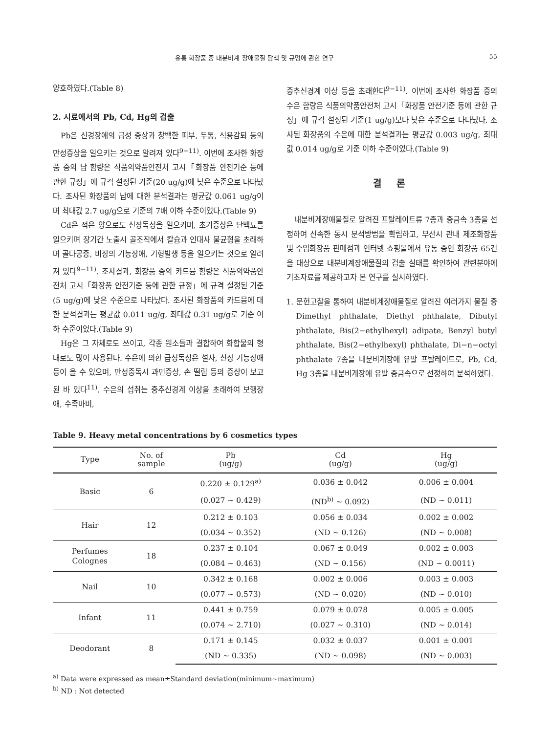유통 화장품 중 내분비계 장애물질 탐색 및 규명에 관한 연구 55
양호하였다.(Table 8)
2. 시료에서의 Pb, Cd, Hg의 검출
Pb은 신경장애의 급성 증상과 창백한 피부, 두통, 식용감퇴 등의 만성증상을 일으키는 것으로 알려져 있다<sup>9−11)</sup>. 이번에 조사한 화장품 중의 납 함량은 식품의약품안전처 고시「화장품 안전기준 등에 관한 규정」에 규격 설정된 기준(20 ug/g)에 낮은 수준으로 나타났다. 조사된 화장품의 납에 대한 분석결과는 평균값 0.061 ug/g이며 최대값 2.7 ug/g으로 기준의 7배 이하 수준이었다.(Table 9)
Cd은 적은 양으로도 신장독성을 일으키며, 초기증상은 단백뇨를 일으키며 장기간 노출시 골조직에서 칼슘과 인대사 불균형을 초래하며 골다공증, 비장의 기능장애, 기형발생 등을 일으키는 것으로 알려져 있다<sup>9−11)</sup>. 조사결과, 화장품 중의 카드뮴 함량은 식품의약품안전처 고시「화장품 안전기준 등에 관한 규정」에 규격 설정된 기준(5 ug/g)에 낮은 수준으로 나타났다. 조사된 화장품의 카드뮴에 대한 분석결과는 평균값 0.011 ug/g, 최대값 0.31 ug/g로 기준 이하 수준이었다.(Table 9)
Hg은 그 자체로도 쓰이고, 각종 원소들과 결합하여 화합물의 형태로도 많이 사용된다. 수은에 의한 급성독성은 설사, 신장 기능장애 등이 올 수 있으며, 만성중독시 과민증상, 손 떨림 등의 증상이 보고된 바 있다<sup>11)</sup>. 수은의 섭취는 중추신경계 이상을 초래하여 보행장애, 수족마비,
중추신경계 이상 등을 초래한다<sup>9−11)</sup>. 이번에 조사한 화장품 중의 수은 함량은 식품의약품안전처 고시「화장품 안전기준 등에 관한 규정」에 규격 설정된 기준(1 ug/g)보다 낮은 수준으로 나타났다. 조사된 화장품의 수은에 대한 분석결과는 평균값 0.003 ug/g, 최대값 0.014 ug/g로 기준 이하 수준이었다.(Table 9)
결 론
내분비계장애물질로 알려진 프탈레이트류 7종과 중금속 3종을 선정하여 신속한 동시 분석방법을 확립하고, 부산시 관내 제조화장품 및 수입화장품 판매점과 인터넷 쇼핑몰에서 유통 중인 화장품 65건을 대상으로 내분비계장애물질의 검출 실태를 확인하여 관련분야에 기초자료를 제공하고자 본 연구를 실시하였다.
1. 문헌고찰을 통하여 내분비계장애물질로 알려진 여러가지 물질 중 Dimethyl phthalate, Diethyl phthalate, Dibutyl phthalate, Bis(2−ethylhexyl) adipate, Benzyl butyl phthalate, Bis(2−ethylhexyl) phthalate, Di−n−octyl phthalate 7종을 내분비계장애 유발 프탈레이트로, Pb, Cd, Hg 3종을 내분비계장애 유발 중금속으로 선정하여 분석하였다.
Table 9. Heavy metal concentrations by 6 cosmetics types
| Type | No. of sample | Pb (ug/g) | Cd (ug/g) | Hg (ug/g) |
| --- | --- | --- | --- | --- |
| Basic | 6 | 0.220 ± 0.129<sup>a)</sup> | 0.036 ± 0.042 | 0.006 ± 0.004 |
| | | (0.027 ~ 0.429) | (ND<sup>b)</sup> ~ 0.092) | (ND ~ 0.011) |
| Hair | 12 | 0.212 ± 0.103 | 0.056 ± 0.034 | 0.002 ± 0.002 |
| | | (0.034 ~ 0.352) | (ND ~ 0.126) | (ND ~ 0.008) |
| Perfumes Colognes | 18 | 0.237 ± 0.104 | 0.067 ± 0.049 | 0.002 ± 0.003 |
| | | (0.084 ~ 0.463) | (ND ~ 0.156) | (ND ~ 0.0011) |
| Nail | 10 | 0.342 ± 0.168 | 0.002 ± 0.006 | 0.003 ± 0.003 |
| | | (0.077 ~ 0.573) | (ND ~ 0.020) | (ND ~ 0.010) |
| Infant | 11 | 0.441 ± 0.759 | 0.079 ± 0.078 | 0.005 ± 0.005 |
| | | (0.074 ~ 2.710) | (0.027 ~ 0.310) | (ND ~ 0.014) |
| Deodorant | 8 | 0.171 ± 0.145 | 0.032 ± 0.037 | 0.001 ± 0.001 |
| | | (ND ~ 0.335) | (ND ~ 0.098) | (ND ~ 0.003) |
<sup>a)</sup> Data were expressed as mean±Standard deviation(minimum~maximum)
<sup>b)</sup> ND : Not detected